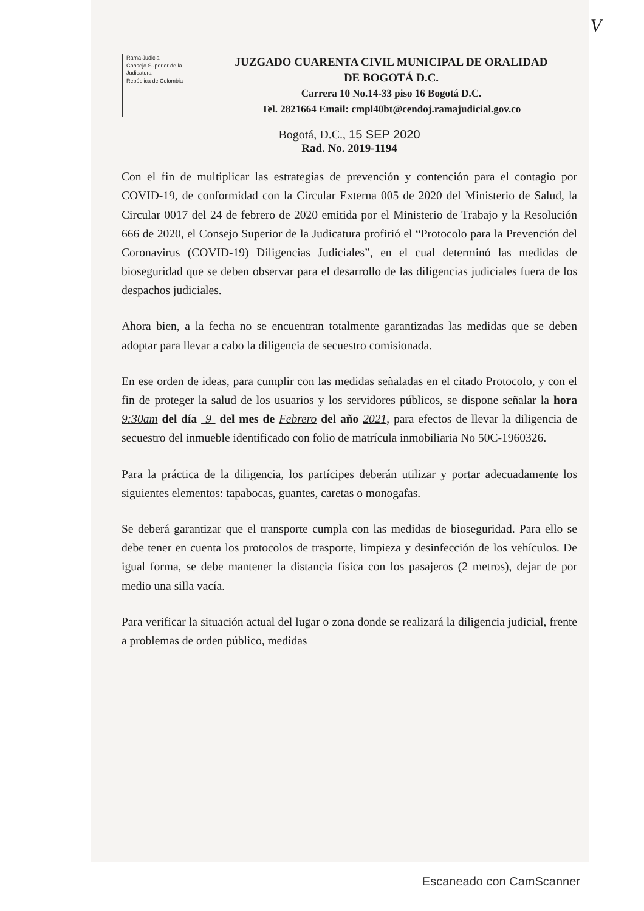V
Rama Judicial
Consejo Superior de la Judicatura
República de Colombia
JUZGADO CUARENTA CIVIL MUNICIPAL DE ORALIDAD
DE BOGOTÁ D.C.
Carrera 10 No.14-33 piso 16 Bogotá D.C.
Tel. 2821664 Email: cmpl40bt@cendoj.ramajudicial.gov.co
Bogotá, D.C., 15 SEP 2020
Rad. No. 2019-1194
Con el fin de multiplicar las estrategias de prevención y contención para el contagio por COVID-19, de conformidad con la Circular Externa 005 de 2020 del Ministerio de Salud, la Circular 0017 del 24 de febrero de 2020 emitida por el Ministerio de Trabajo y la Resolución 666 de 2020, el Consejo Superior de la Judicatura profirió el “Protocolo para la Prevención del Coronavirus (COVID-19) Diligencias Judiciales”, en el cual determinó las medidas de bioseguridad que se deben observar para el desarrollo de las diligencias judiciales fuera de los despachos judiciales.
Ahora bien, a la fecha no se encuentran totalmente garantizadas las medidas que se deben adoptar para llevar a cabo la diligencia de secuestro comisionada.
En ese orden de ideas, para cumplir con las medidas señaladas en el citado Protocolo, y con el fin de proteger la salud de los usuarios y los servidores públicos, se dispone señalar la hora 9:30am del día 9 del mes de Febrero del año 2021, para efectos de llevar la diligencia de secuestro del inmueble identificado con folio de matrícula inmobiliaria No 50C-1960326.
Para la práctica de la diligencia, los partícipes deberán utilizar y portar adecuadamente los siguientes elementos: tapabocas, guantes, caretas o monogafas.
Se deberá garantizar que el transporte cumpla con las medidas de bioseguridad. Para ello se debe tener en cuenta los protocolos de trasporte, limpieza y desinfección de los vehículos. De igual forma, se debe mantener la distancia física con los pasajeros (2 metros), dejar de por medio una silla vacía.
Para verificar la situación actual del lugar o zona donde se realizará la diligencia judicial, frente a problemas de orden público, medidas
Escaneado con CamScanner